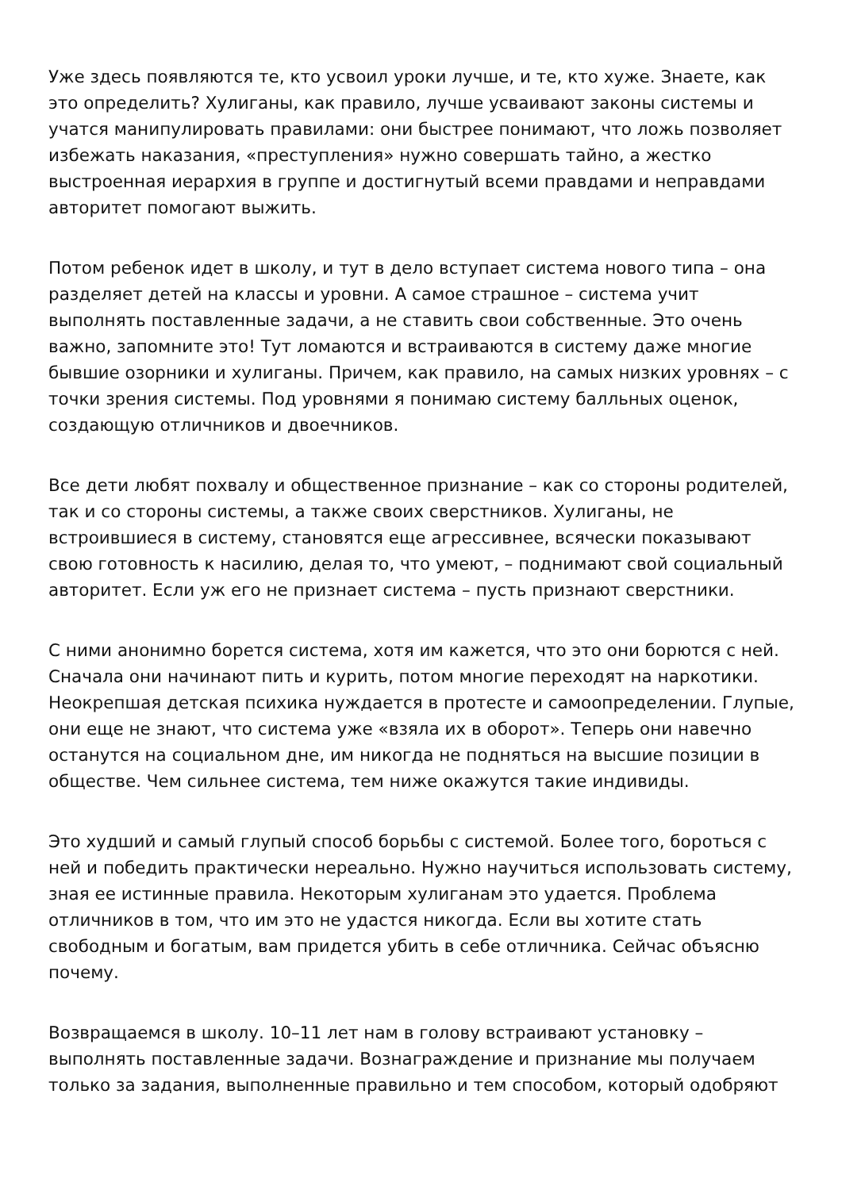Уже здесь появляются те, кто усвоил уроки лучше, и те, кто хуже. Знаете, как это определить? Хулиганы, как правило, лучше усваивают законы системы и учатся манипулировать правилами: они быстрее понимают, что ложь позволяет избежать наказания, «преступления» нужно совершать тайно, а жестко выстроенная иерархия в группе и достигнутый всеми правдами и неправдами авторитет помогают выжить.
Потом ребенок идет в школу, и тут в дело вступает система нового типа – она разделяет детей на классы и уровни. А самое страшное – система учит выполнять поставленные задачи, а не ставить свои собственные. Это очень важно, запомните это! Тут ломаются и встраиваются в систему даже многие бывшие озорники и хулиганы. Причем, как правило, на самых низких уровнях – с точки зрения системы. Под уровнями я понимаю систему балльных оценок, создающую отличников и двоечников.
Все дети любят похвалу и общественное признание – как со стороны родителей, так и со стороны системы, а также своих сверстников. Хулиганы, не встроившиеся в систему, становятся еще агрессивнее, всячески показывают свою готовность к насилию, делая то, что умеют, – поднимают свой социальный авторитет. Если уж его не признает система – пусть признают сверстники.
С ними анонимно борется система, хотя им кажется, что это они борются с ней. Сначала они начинают пить и курить, потом многие переходят на наркотики. Неокрепшая детская психика нуждается в протесте и самоопределении. Глупые, они еще не знают, что система уже «взяла их в оборот». Теперь они навечно останутся на социальном дне, им никогда не подняться на высшие позиции в обществе. Чем сильнее система, тем ниже окажутся такие индивиды.
Это худший и самый глупый способ борьбы с системой. Более того, бороться с ней и победить практически нереально. Нужно научиться использовать систему, зная ее истинные правила. Некоторым хулиганам это удается. Проблема отличников в том, что им это не удастся никогда. Если вы хотите стать свободным и богатым, вам придется убить в себе отличника. Сейчас объясню почему.
Возвращаемся в школу. 10–11 лет нам в голову встраивают установку – выполнять поставленные задачи. Вознаграждение и признание мы получаем только за задания, выполненные правильно и тем способом, который одобряют